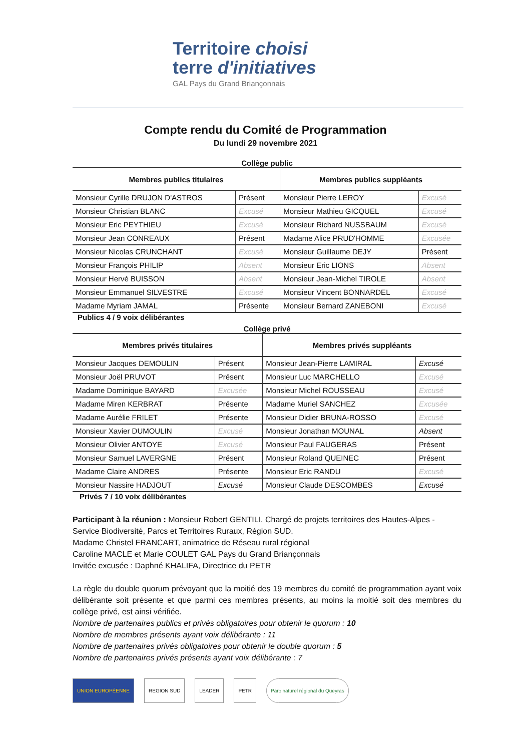Territoire choisi
terre d'initiatives
GAL Pays du Grand Briançonnais
Compte rendu du Comité de Programmation
Du lundi 29 novembre 2021
Collège public
| Membres publics titulaires | | Membres publics suppléants | |
| --- | --- | --- | --- |
| Monsieur Cyrille DRUJON D'ASTROS | Présent | Monsieur Pierre LEROY | Excusé |
| Monsieur Christian BLANC | Excusé | Monsieur Mathieu GICQUEL | Excusé |
| Monsieur Eric PEYTHIEU | Excusé | Monsieur Richard NUSSBAUM | Excusé |
| Monsieur Jean CONREAUX | Présent | Madame Alice PRUD'HOMME | Excusée |
| Monsieur Nicolas CRUNCHANT | Excusé | Monsieur Guillaume DEJY | Présent |
| Monsieur François PHILIP | Absent | Monsieur Eric LIONS | Absent |
| Monsieur Hervé BUISSON | Absent | Monsieur Jean-Michel TIROLE | Absent |
| Monsieur Emmanuel SILVESTRE | Excusé | Monsieur Vincent BONNARDEL | Excusé |
| Madame Myriam JAMAL | Présente | Monsieur Bernard ZANEBONI | Excusé |
Publics 4 / 9 voix délibérantes
Collège privé
| Membres privés titulaires | | Membres privés suppléants | |
| --- | --- | --- | --- |
| Monsieur Jacques DEMOULIN | Présent | Monsieur Jean-Pierre LAMIRAL | Excusé |
| Monsieur Joël PRUVOT | Présent | Monsieur Luc MARCHELLO | Excusé |
| Madame Dominique BAYARD | Excusée | Monsieur Michel ROUSSEAU | Excusé |
| Madame Miren KERBRAT | Présente | Madame Muriel SANCHEZ | Excusée |
| Madame Aurélie FRILET | Présente | Monsieur Didier BRUNA-ROSSO | Excusé |
| Monsieur Xavier DUMOULIN | Excusé | Monsieur Jonathan MOUNAL | Absent |
| Monsieur Olivier ANTOYE | Excusé | Monsieur Paul FAUGERAS | Présent |
| Monsieur Samuel LAVERGNE | Présent | Monsieur Roland QUEINEC | Présent |
| Madame Claire ANDRES | Présente | Monsieur Eric RANDU | Excusé |
| Monsieur Nassire HADJOUT | Excusé | Monsieur Claude DESCOMBES | Excusé |
Privés 7 / 10 voix délibérantes
Participant à la réunion : Monsieur Robert GENTILI, Chargé de projets territoires des Hautes-Alpes - Service Biodiversité, Parcs et Territoires Ruraux, Région SUD.
Madame Christel FRANCART, animatrice de Réseau rural régional
Caroline MACLE et Marie COULET GAL Pays du Grand Briançonnais
Invitée excusée : Daphné KHALIFA, Directrice du PETR
La règle du double quorum prévoyant que la moitié des 19 membres du comité de programmation ayant voix délibérante soit présente et que parmi ces membres présents, au moins la moitié soit des membres du collège privé, est ainsi vérifiée.
Nombre de partenaires publics et privés obligatoires pour obtenir le quorum : 10
Nombre de membres présents ayant voix délibérante : 11
Nombre de partenaires privés obligatoires pour obtenir le double quorum : 5
Nombre de partenaires privés présents ayant voix délibérante : 7
UNION EUROPÉENNE REGION SUD LEADER PETR Parc naturel régional du Queyras